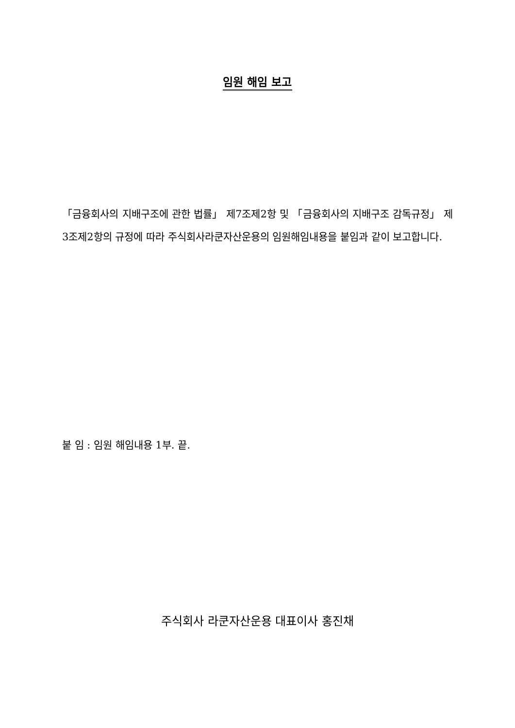임원 해임 보고
「금융회사의 지배구조에 관한 법률」 제7조제2항 및 「금융회사의 지배구조 감독규정」 제3조제2항의 규정에 따라 주식회사라쿤자산운용의 임원해임내용을 붙임과 같이 보고합니다.
붙 임 : 임원 해임내용 1부. 끝.
주식회사 라쿤자산운용 대표이사 홍진채